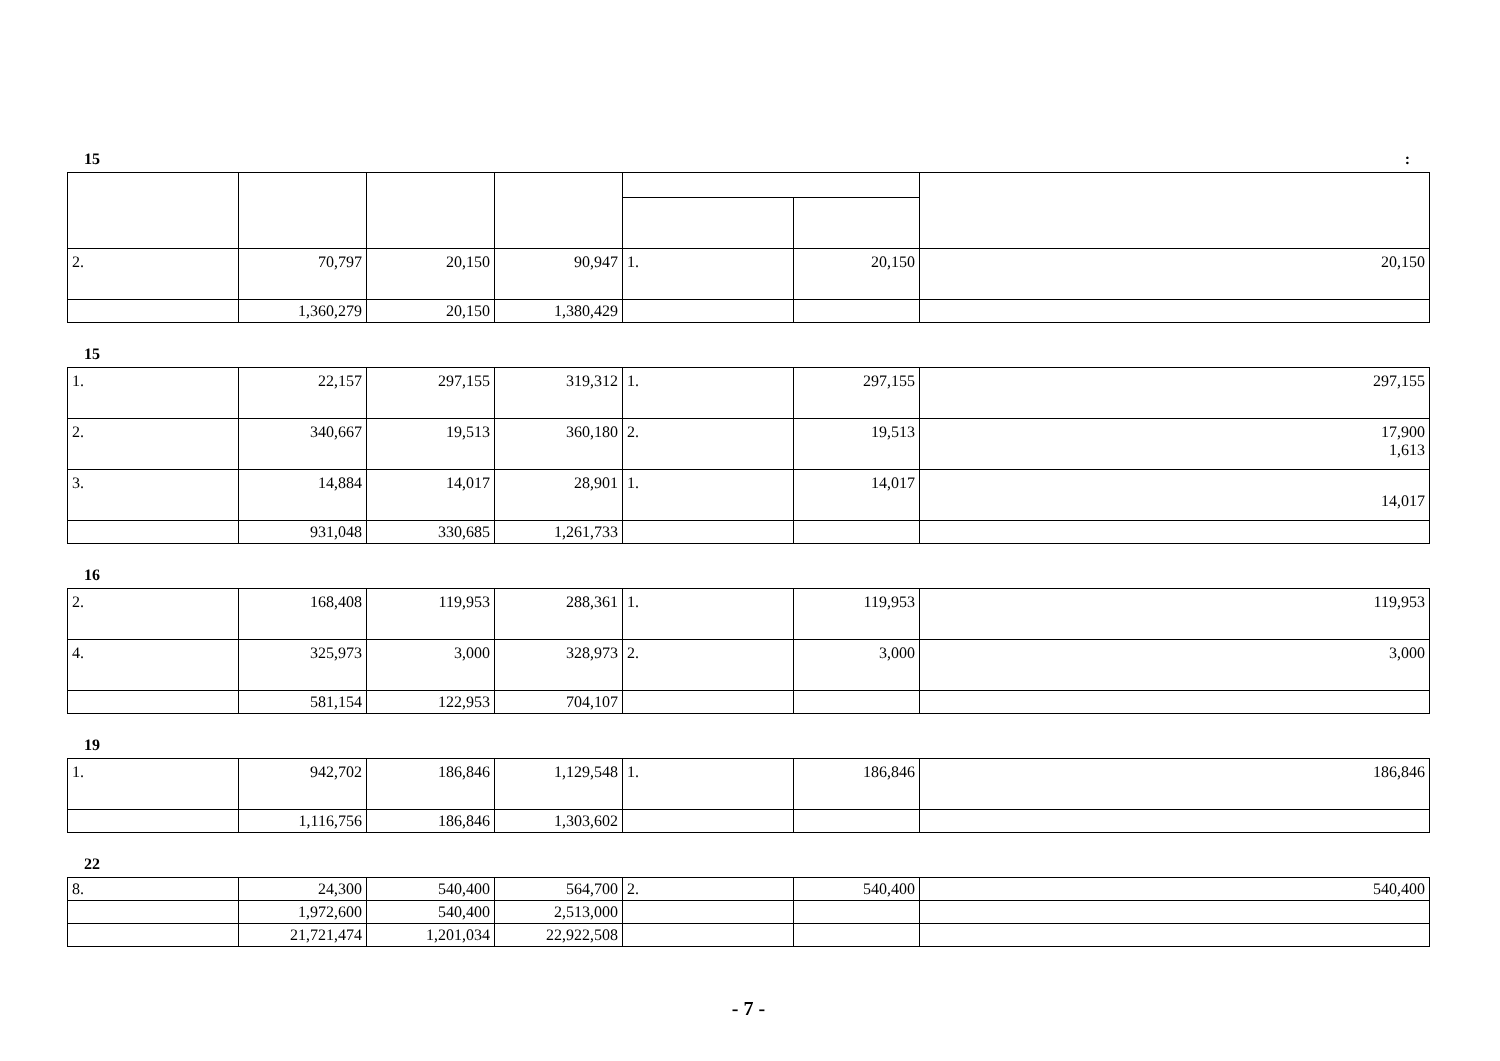15:
| 2. | 70,797 | 20,150 | 90,947 | 1. | 20,150 | 20,150 |
| | 1,360,279 | 20,150 | 1,380,429 | | | |
15
| 1. | 22,157 | 297,155 | 319,312 | 1. | 297,155 | 297,155 |
| 2. | 340,667 | 19,513 | 360,180 | 2. | 19,513 | 17,900 1,613 |
| 3. | 14,884 | 14,017 | 28,901 | 1. | 14,017 | 14,017 |
| | 931,048 | 330,685 | 1,261,733 | | | |
16
| 2. | 168,408 | 119,953 | 288,361 | 1. | 119,953 | 119,953 |
| 4. | 325,973 | 3,000 | 328,973 | 2. | 3,000 | 3,000 |
| | 581,154 | 122,953 | 704,107 | | | |
19
| 1. | 942,702 | 186,846 | 1,129,548 | 1. | 186,846 | 186,846 |
| | 1,116,756 | 186,846 | 1,303,602 | | | |
22
| 8. | 24,300 | 540,400 | 564,700 | 2. | 540,400 | 540,400 |
| | 1,972,600 | 540,400 | 2,513,000 | | | |
| | 21,721,474 | 1,201,034 | 22,922,508 | | | |
- 7 -